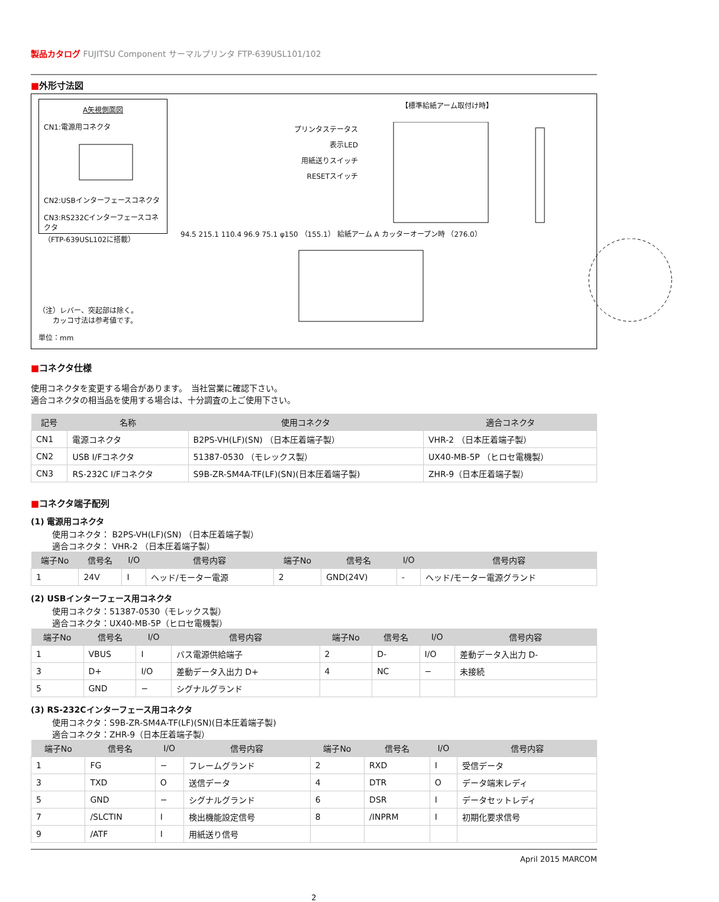製品カタログ FUJITSU Component サーマルプリンタ FTP-639USL101/102
■外形寸法図
A矢視側面図
CN1:電源用コネクタ
CN2:USBインターフェースコネクタ
CN3:RS232Cインターフェースコネクタ
（FTP-639USL102に搭載）
（注）レバー、突起部は除く。
　　カッコ寸法は参考値です。
単位：mm
【標準給紙アーム取付け時】
プリンタステータス
表示LED
用紙送りスイッチ
RESETスイッチ
94.5 215.1 110.4 96.9 75.1 φ150 （155.1） 給紙アーム A カッターオープン時 （276.0）
■コネクタ仕様
使用コネクタを変更する場合があります。　当社営業に確認下さい。
適合コネクタの相当品を使用する場合は、十分調査の上ご使用下さい。
| 記号 | 名称 | 使用コネクタ | 適合コネクタ |
| --- | --- | --- | --- |
| CN1 | 電源コネクタ | B2PS-VH(LF)(SN) （日本圧着端子製） | VHR-2 （日本圧着端子製） |
| CN2 | USB I/Fコネクタ | 51387-0530 （モレックス製） | UX40-MB-5P （ヒロセ電機製） |
| CN3 | RS-232C I/Fコネクタ | S9B-ZR-SM4A-TF(LF)(SN)(日本圧着端子製) | ZHR-9（日本圧着端子製） |
■コネクタ端子配列
(1) 電源用コネクタ
使用コネクタ： B2PS-VH(LF)(SN) （日本圧着端子製）
適合コネクタ： VHR-2 （日本圧着端子製）
| 端子No | 信号名 | I/O | 信号内容 | 端子No | 信号名 | I/O | 信号内容 |
| --- | --- | --- | --- | --- | --- | --- | --- |
| 1 | 24V | I | ヘッド/モーター電源 | 2 | GND(24V) | - | ヘッド/モーター電源グランド |
(2) USBインターフェース用コネクタ
使用コネクタ：51387-0530（モレックス製）
適合コネクタ：UX40-MB-5P（ヒロセ電機製）
| 端子No | 信号名 | I/O | 信号内容 | 端子No | 信号名 | I/O | 信号内容 |
| --- | --- | --- | --- | --- | --- | --- | --- |
| 1 | VBUS | I | バス電源供給端子 | 2 | D- | I/O | 差動データ入出力 D- |
| 3 | D+ | I/O | 差動データ入出力 D+ | 4 | NC | − | 未接続 |
| 5 | GND | − | シグナルグランド | | | | |
(3) RS-232Cインターフェース用コネクタ
使用コネクタ：S9B-ZR-SM4A-TF(LF)(SN)(日本圧着端子製)
適合コネクタ：ZHR-9（日本圧着端子製）
| 端子No | 信号名 | I/O | 信号内容 | 端子No | 信号名 | I/O | 信号内容 |
| --- | --- | --- | --- | --- | --- | --- | --- |
| 1 | FG | − | フレームグランド | 2 | RXD | I | 受信データ |
| 3 | TXD | O | 送信データ | 4 | DTR | O | データ端末レディ |
| 5 | GND | − | シグナルグランド | 6 | DSR | I | データセットレディ |
| 7 | /SLCTIN | I | 検出機能設定信号 | 8 | /INPRM | I | 初期化要求信号 |
| 9 | /ATF | I | 用紙送り信号 | | | | |
April 2015 MARCOM
2